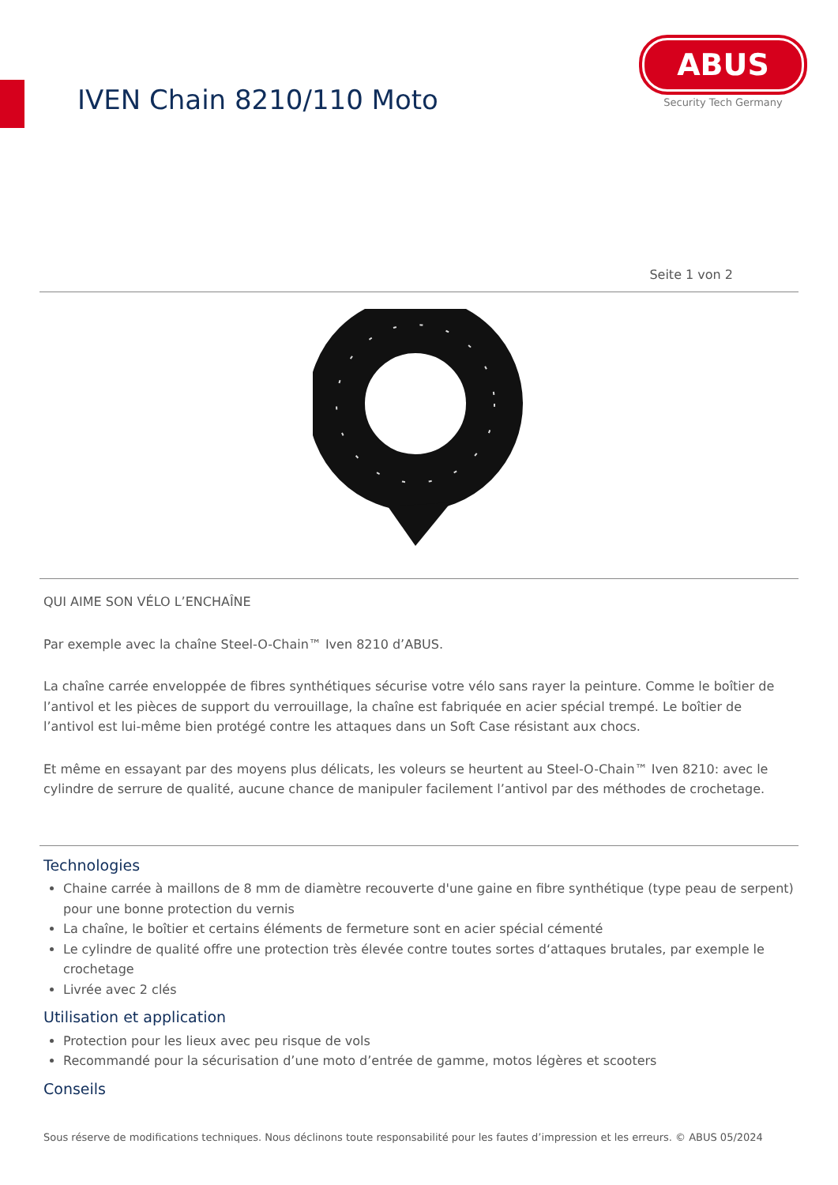IVEN Chain 8210/110 Moto
ABUS
Security Tech Germany
Seite 1 von 2
QUI AIME SON VÉLO L’ENCHAÎNE
Par exemple avec la chaîne Steel-O-Chain™ Iven 8210 d’ABUS.
La chaîne carrée enveloppée de fibres synthétiques sécurise votre vélo sans rayer la peinture. Comme le boîtier de l’antivol et les pièces de support du verrouillage, la chaîne est fabriquée en acier spécial trempé. Le boîtier de l’antivol est lui-même bien protégé contre les attaques dans un Soft Case résistant aux chocs.
Et même en essayant par des moyens plus délicats, les voleurs se heurtent au Steel-O-Chain™ Iven 8210: avec le cylindre de serrure de qualité, aucune chance de manipuler facilement l’antivol par des méthodes de crochetage.
Technologies
Chaine carrée à maillons de 8 mm de diamètre recouverte d'une gaine en fibre synthétique (type peau de serpent) pour une bonne protection du vernis
La chaîne, le boîtier et certains éléments de fermeture sont en acier spécial cémenté
Le cylindre de qualité offre une protection très élevée contre toutes sortes d‘attaques brutales, par exemple le crochetage
Livrée avec 2 clés
Utilisation et application
Protection pour les lieux avec peu risque de vols
Recommandé pour la sécurisation d’une moto d’entrée de gamme, motos légères et scooters
Conseils
Sous réserve de modifications techniques. Nous déclinons toute responsabilité pour les fautes d’impression et les erreurs. © ABUS 05/2024